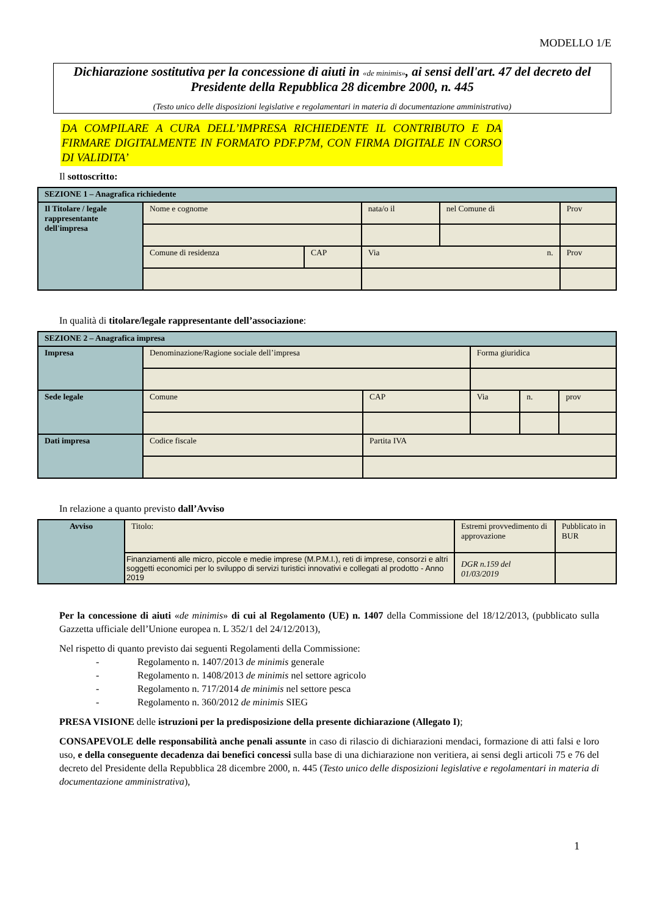MODELLO 1/E
Dichiarazione sostitutiva per la concessione di aiuti in «de minimis», ai sensi dell'art. 47 del decreto del Presidente della Repubblica 28 dicembre 2000, n. 445
(Testo unico delle disposizioni legislative e regolamentari in materia di documentazione amministrativa)
DA COMPILARE A CURA DELL’IMPRESA RICHIEDENTE IL CONTRIBUTO E DA FIRMARE DIGITALMENTE IN FORMATO PDF.P7M, CON FIRMA DIGITALE IN CORSO DI VALIDITA’
Il sottoscritto:
| SEZIONE 1 – Anagrafica richiedente | | | | | |
| Il Titolare / legale rappresentante dell'impresa | Nome e cognome | | nata/o il | nel Comune di | Prov |
| | Comune di residenza | CAP | Via n. | | Prov |
In qualità di titolare/legale rappresentante dell’associazione:
| SEZIONE 2 – Anagrafica impresa | | | | | |
| Impresa | Denominazione/Ragione sociale dell’impresa | | Forma giuridica | | |
| Sede legale | Comune | CAP | Via | n. | prov |
| Dati impresa | Codice fiscale | Partita IVA | | | |
In relazione a quanto previsto dall’Avviso
| Avviso | Titolo: | Estremi provvedimento di approvazione | Pubblicato in BUR |
| | Finanziamenti alle micro, piccole e medie imprese (M.P.M.I.), reti di imprese, consorzi e altri soggetti economici per lo sviluppo di servizi turistici innovativi e collegati al prodotto - Anno 2019 | DGR n.159 del 01/03/2019 | |
Per la concessione di aiuti «de minimis» di cui al Regolamento (UE) n. 1407 della Commissione del 18/12/2013, (pubblicato sulla Gazzetta ufficiale dell’Unione europea n. L 352/1 del 24/12/2013),
Nel rispetto di quanto previsto dai seguenti Regolamenti della Commissione:
- Regolamento n. 1407/2013 de minimis generale
- Regolamento n. 1408/2013 de minimis nel settore agricolo
- Regolamento n. 717/2014 de minimis nel settore pesca
- Regolamento n. 360/2012 de minimis SIEG
PRESA VISIONE delle istruzioni per la predisposizione della presente dichiarazione (Allegato I);
CONSAPEVOLE delle responsabilità anche penali assunte in caso di rilascio di dichiarazioni mendaci, formazione di atti falsi e loro uso, e della conseguente decadenza dai benefici concessi sulla base di una dichiarazione non veritiera, ai sensi degli articoli 75 e 76 del decreto del Presidente della Repubblica 28 dicembre 2000, n. 445 (Testo unico delle disposizioni legislative e regolamentari in materia di documentazione amministrativa),
1